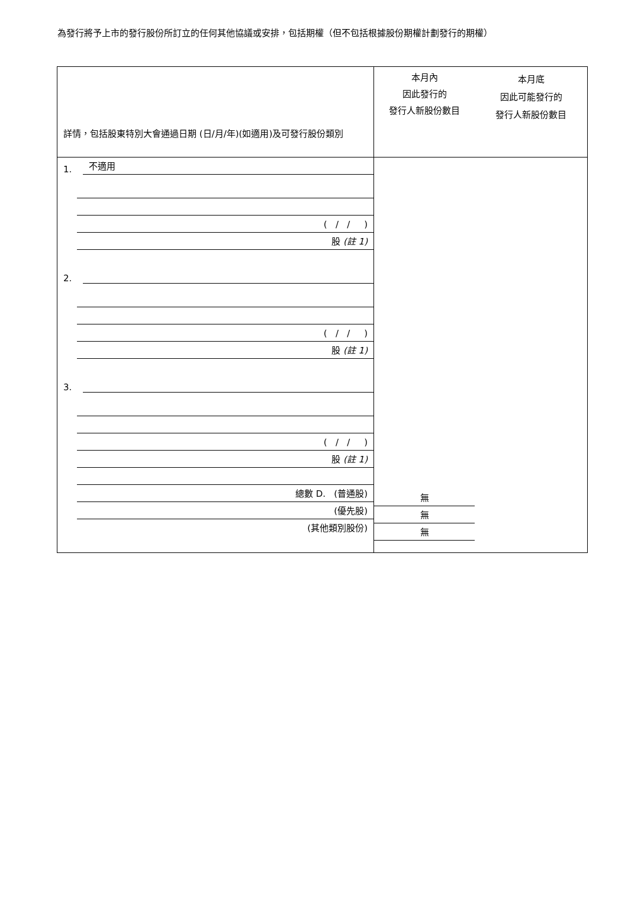為發行將予上市的發行股份所訂立的任何其他協議或安排，包括期權（但不包括根據股份期權計劃發行的期權）
| 詳情，包括股東特別大會通過日期 (日/月/年)(如適用)及可發行股份類別 | 本月內 因此發行的 發行人新股份數目 本月底 因此可能發行的 發行人新股份數目 |
| 1. 不適用 ( / / ) 股 (註 1) 2. ( / / ) 股 (註 1) 3. ( / / ) 股 (註 1) 總數 D. (普通股) (優先股) (其他類別股份) | 無 無 無 |